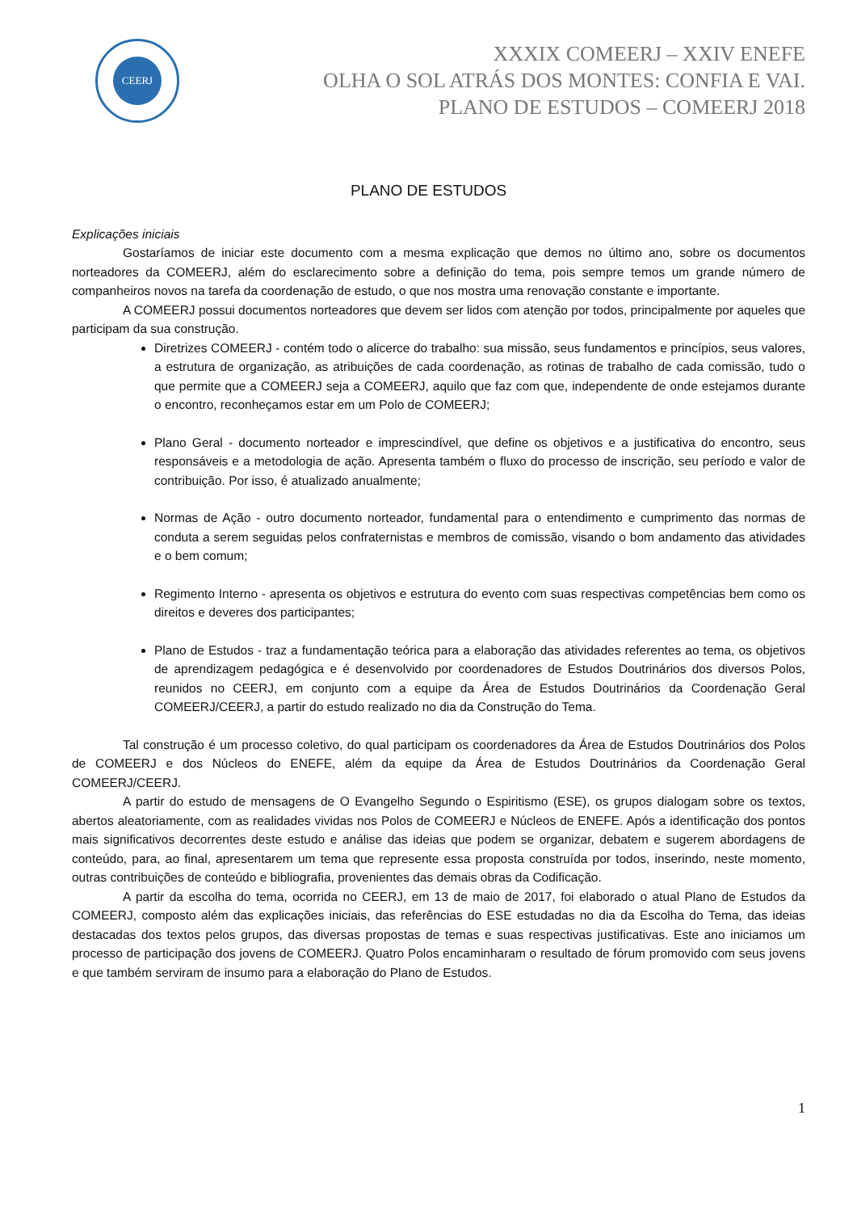CEERJ
XXXIX COMEERJ – XXIV ENEFE
OLHA O SOL ATRÁS DOS MONTES: CONFIA E VAI.
PLANO DE ESTUDOS – COMEERJ 2018
PLANO DE ESTUDOS
Explicações iniciais
Gostaríamos de iniciar este documento com a mesma explicação que demos no último ano, sobre os documentos norteadores da COMEERJ, além do esclarecimento sobre a definição do tema, pois sempre temos um grande número de companheiros novos na tarefa da coordenação de estudo, o que nos mostra uma renovação constante e importante.
A COMEERJ possui documentos norteadores que devem ser lidos com atenção por todos, principalmente por aqueles que participam da sua construção.
Diretrizes COMEERJ - contém todo o alicerce do trabalho: sua missão, seus fundamentos e princípios, seus valores, a estrutura de organização, as atribuições de cada coordenação, as rotinas de trabalho de cada comissão, tudo o que permite que a COMEERJ seja a COMEERJ, aquilo que faz com que, independente de onde estejamos durante o encontro, reconheçamos estar em um Polo de COMEERJ;
Plano Geral - documento norteador e imprescindível, que define os objetivos e a justificativa do encontro, seus responsáveis e a metodologia de ação. Apresenta também o fluxo do processo de inscrição, seu período e valor de contribuição. Por isso, é atualizado anualmente;
Normas de Ação - outro documento norteador, fundamental para o entendimento e cumprimento das normas de conduta a serem seguidas pelos confraternistas e membros de comissão, visando o bom andamento das atividades e o bem comum;
Regimento Interno - apresenta os objetivos e estrutura do evento com suas respectivas competências bem como os direitos e deveres dos participantes;
Plano de Estudos - traz a fundamentação teórica para a elaboração das atividades referentes ao tema, os objetivos de aprendizagem pedagógica e é desenvolvido por coordenadores de Estudos Doutrinários dos diversos Polos, reunidos no CEERJ, em conjunto com a equipe da Área de Estudos Doutrinários da Coordenação Geral COMEERJ/CEERJ, a partir do estudo realizado no dia da Construção do Tema.
Tal construção é um processo coletivo, do qual participam os coordenadores da Área de Estudos Doutrinários dos Polos de COMEERJ e dos Núcleos do ENEFE, além da equipe da Área de Estudos Doutrinários da Coordenação Geral COMEERJ/CEERJ.
A partir do estudo de mensagens de O Evangelho Segundo o Espiritismo (ESE), os grupos dialogam sobre os textos, abertos aleatoriamente, com as realidades vividas nos Polos de COMEERJ e Núcleos de ENEFE. Após a identificação dos pontos mais significativos decorrentes deste estudo e análise das ideias que podem se organizar, debatem e sugerem abordagens de conteúdo, para, ao final, apresentarem um tema que represente essa proposta construída por todos, inserindo, neste momento, outras contribuições de conteúdo e bibliografia, provenientes das demais obras da Codificação.
A partir da escolha do tema, ocorrida no CEERJ, em 13 de maio de 2017, foi elaborado o atual Plano de Estudos da COMEERJ, composto além das explicações iniciais, das referências do ESE estudadas no dia da Escolha do Tema, das ideias destacadas dos textos pelos grupos, das diversas propostas de temas e suas respectivas justificativas. Este ano iniciamos um processo de participação dos jovens de COMEERJ. Quatro Polos encaminharam o resultado de fórum promovido com seus jovens e que também serviram de insumo para a elaboração do Plano de Estudos.
1